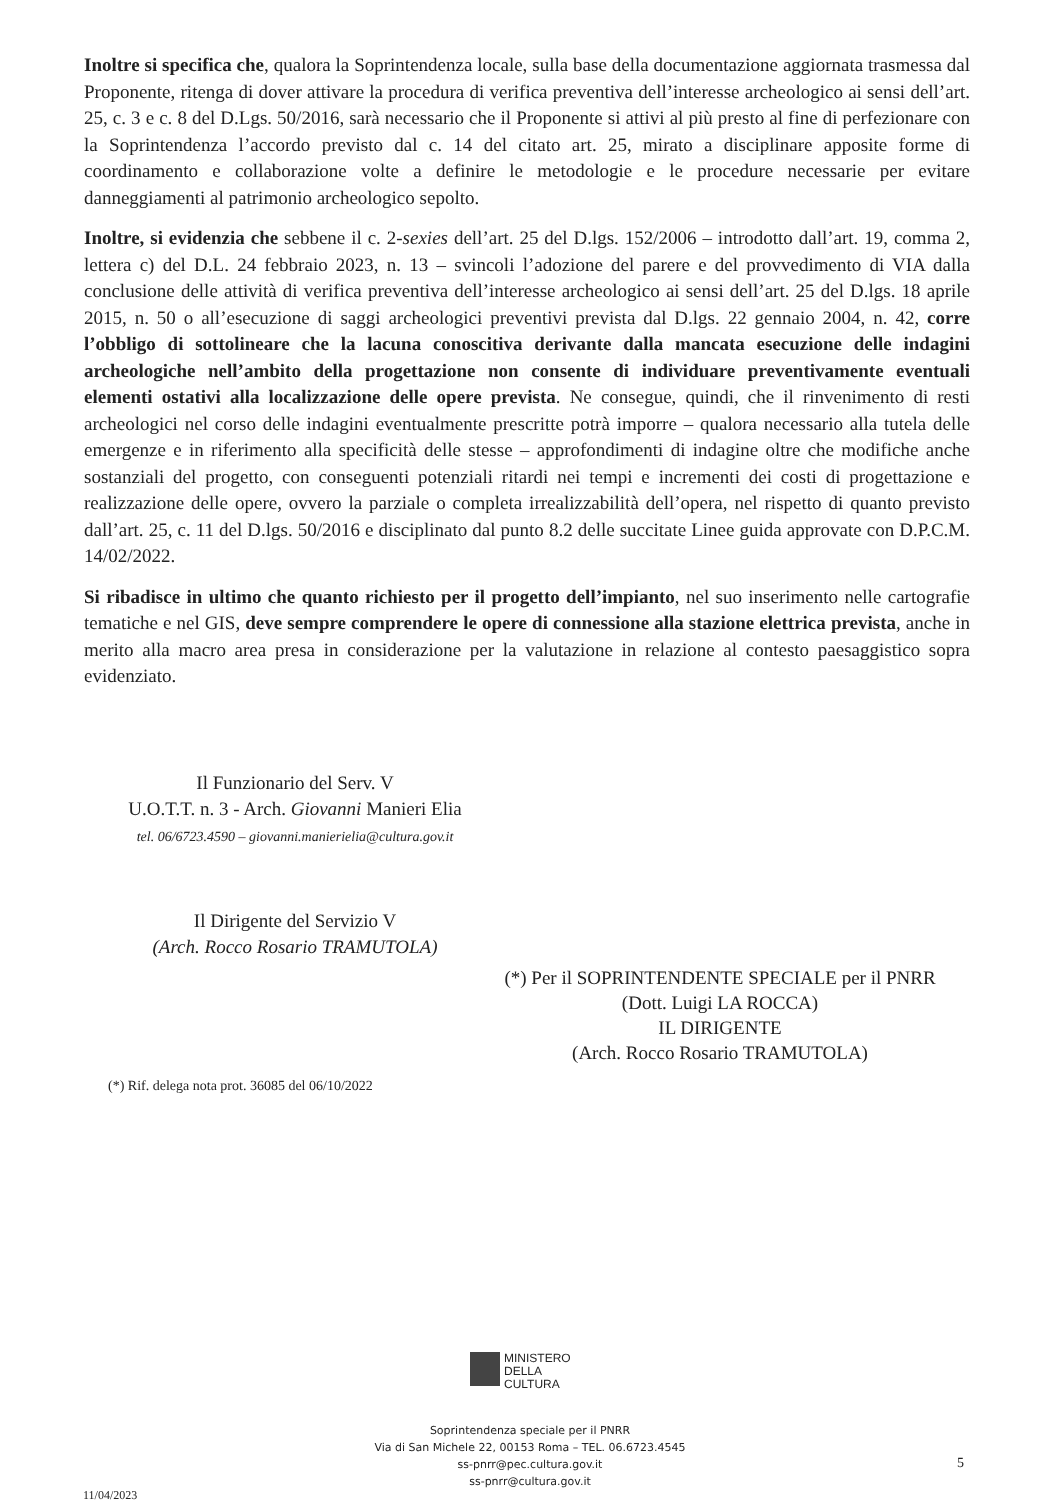Inoltre si specifica che, qualora la Soprintendenza locale, sulla base della documentazione aggiornata trasmessa dal Proponente, ritenga di dover attivare la procedura di verifica preventiva dell’interesse archeologico ai sensi dell’art. 25, c. 3 e c. 8 del D.Lgs. 50/2016, sarà necessario che il Proponente si attivi al più presto al fine di perfezionare con la Soprintendenza l’accordo previsto dal c. 14 del citato art. 25, mirato a disciplinare apposite forme di coordinamento e collaborazione volte a definire le metodologie e le procedure necessarie per evitare danneggiamenti al patrimonio archeologico sepolto.
Inoltre, si evidenzia che sebbene il c. 2-sexies dell’art. 25 del D.lgs. 152/2006 – introdotto dall’art. 19, comma 2, lettera c) del D.L. 24 febbraio 2023, n. 13 – svincoli l’adozione del parere e del provvedimento di VIA dalla conclusione delle attività di verifica preventiva dell’interesse archeologico ai sensi dell’art. 25 del D.lgs. 18 aprile 2015, n. 50 o all’esecuzione di saggi archeologici preventivi prevista dal D.lgs. 22 gennaio 2004, n. 42, corre l’obbligo di sottolineare che la lacuna conoscitiva derivante dalla mancata esecuzione delle indagini archeologiche nell’ambito della progettazione non consente di individuare preventivamente eventuali elementi ostativi alla localizzazione delle opere prevista. Ne consegue, quindi, che il rinvenimento di resti archeologici nel corso delle indagini eventualmente prescritte potrà imporre – qualora necessario alla tutela delle emergenze e in riferimento alla specificità delle stesse – approfondimenti di indagine oltre che modifiche anche sostanziali del progetto, con conseguenti potenziali ritardi nei tempi e incrementi dei costi di progettazione e realizzazione delle opere, ovvero la parziale o completa irrealizzabilità dell’opera, nel rispetto di quanto previsto dall’art. 25, c. 11 del D.lgs. 50/2016 e disciplinato dal punto 8.2 delle succitate Linee guida approvate con D.P.C.M. 14/02/2022.
Si ribadisce in ultimo che quanto richiesto per il progetto dell’impianto, nel suo inserimento nelle cartografie tematiche e nel GIS, deve sempre comprendere le opere di connessione alla stazione elettrica prevista, anche in merito alla macro area presa in considerazione per la valutazione in relazione al contesto paesaggistico sopra evidenziato.
Il Funzionario del Serv. V
U.O.T.T. n. 3 - Arch. Giovanni Manieri Elia
tel. 06/6723.4590 – giovanni.manierielia@cultura.gov.it
Il Dirigente del Servizio V
(Arch. Rocco Rosario TRAMUTOLA)
(*) Per il SOPRINTENDENTE SPECIALE per il PNRR
(Dott. Luigi LA ROCCA)
IL DIRIGENTE
(Arch. Rocco Rosario TRAMUTOLA)
(*) Rif. delega nota prot. 36085 del 06/10/2022
MINISTERO
DELLA
CULTURA
Soprintendenza speciale per il PNRR
Via di San Michele 22, 00153 Roma – TEL. 06.6723.4545
ss-pnrr@pec.cultura.gov.it
ss-pnrr@cultura.gov.it
5
11/04/2023